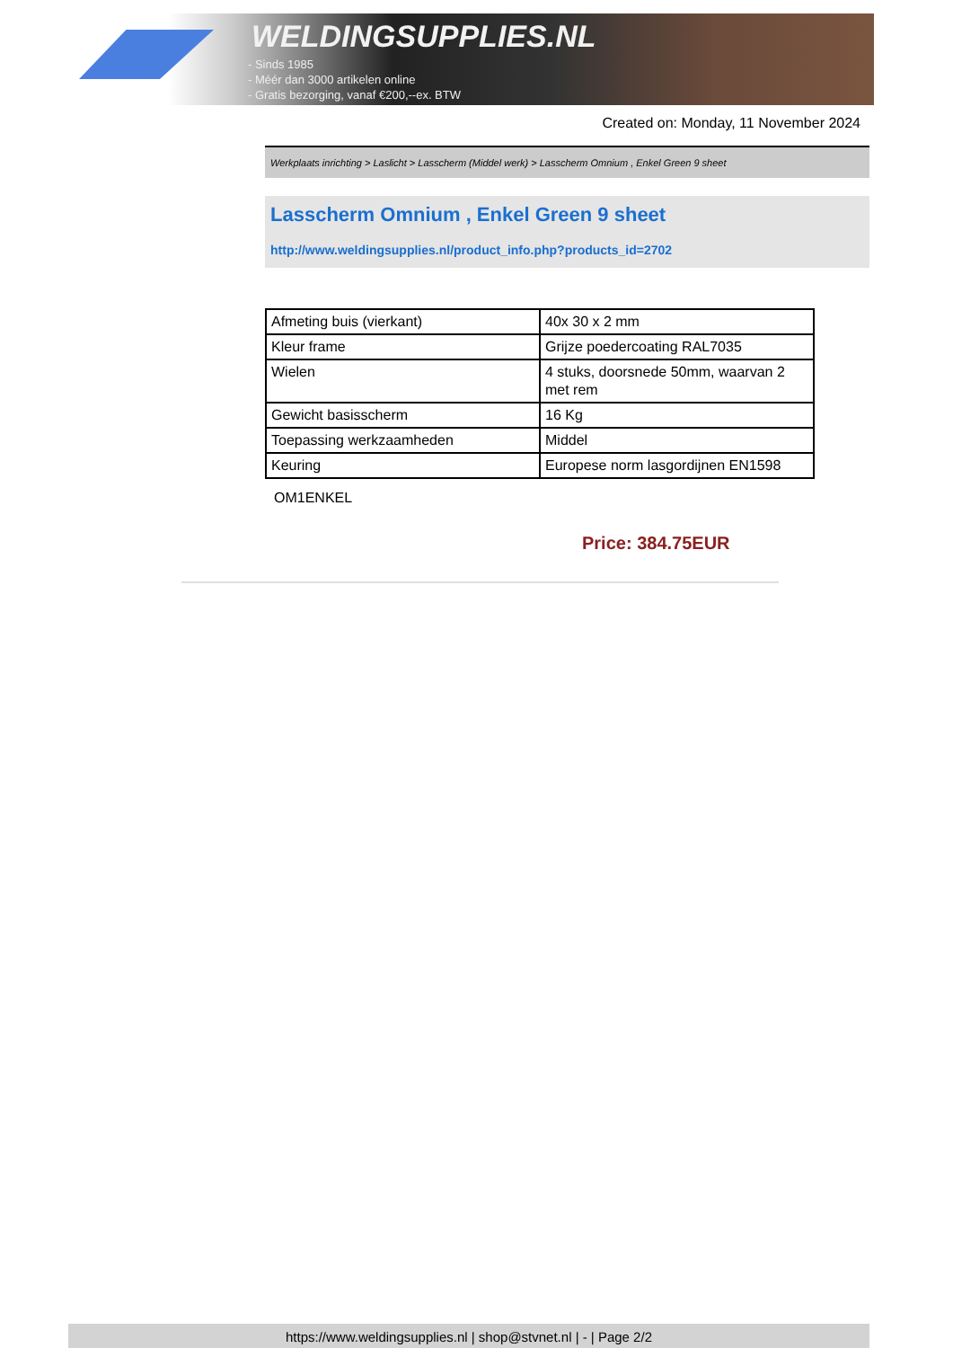WELDINGSUPPLIES.NL
- Sinds 1985
- Méér dan 3000 artikelen online
- Gratis bezorging, vanaf €200,--ex. BTW
Created on: Monday, 11 November 2024
Werkplaats inrichting > Laslicht > Lasscherm (Middel werk) > Lasscherm Omnium , Enkel Green 9 sheet
Lasscherm Omnium , Enkel Green 9 sheet
http://www.weldingsupplies.nl/product_info.php?products_id=2702
| Afmeting buis (vierkant) | 40x 30 x 2 mm |
| Kleur frame | Grijze poedercoating RAL7035 |
| Wielen | 4 stuks, doorsnede 50mm, waarvan 2 met rem |
| Gewicht basisscherm | 16 Kg |
| Toepassing werkzaamheden | Middel |
| Keuring | Europese norm lasgordijnen EN1598 |
OM1ENKEL
Price: 384.75EUR
https://www.weldingsupplies.nl | shop@stvnet.nl | - | Page 2/2